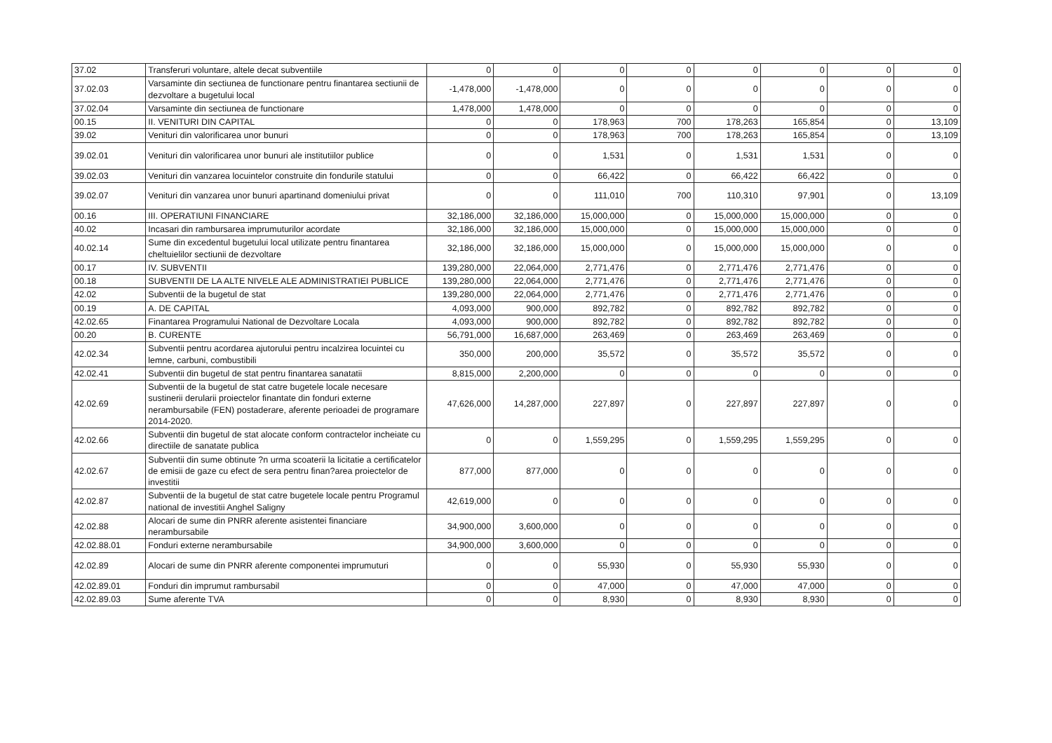| 37.02 | Transferuri voluntare, altele decat subventiile | 0 | 0 | 0 | 0 | 0 | 0 | 0 | 0 |
| 37.02.03 | Varsaminte din sectiunea de functionare pentru finantarea sectiunii de dezvoltare a bugetului local | -1,478,000 | -1,478,000 | 0 | 0 | 0 | 0 | 0 | 0 |
| 37.02.04 | Varsaminte din sectiunea de functionare | 1,478,000 | 1,478,000 | 0 | 0 | 0 | 0 | 0 | 0 |
| 00.15 | II. VENITURI DIN CAPITAL | 0 | 0 | 178,963 | 700 | 178,263 | 165,854 | 0 | 13,109 |
| 39.02 | Venituri din valorificarea unor bunuri | 0 | 0 | 178,963 | 700 | 178,263 | 165,854 | 0 | 13,109 |
| 39.02.01 | Venituri din valorificarea unor bunuri ale institutiilor publice | 0 | 0 | 1,531 | 0 | 1,531 | 1,531 | 0 | 0 |
| 39.02.03 | Venituri din vanzarea locuintelor construite din fondurile statului | 0 | 0 | 66,422 | 0 | 66,422 | 66,422 | 0 | 0 |
| 39.02.07 | Venituri din vanzarea unor bunuri apartinand domeniului privat | 0 | 0 | 111,010 | 700 | 110,310 | 97,901 | 0 | 13,109 |
| 00.16 | III. OPERATIUNI FINANCIARE | 32,186,000 | 32,186,000 | 15,000,000 | 0 | 15,000,000 | 15,000,000 | 0 | 0 |
| 40.02 | Incasari din rambursarea imprumuturilor acordate | 32,186,000 | 32,186,000 | 15,000,000 | 0 | 15,000,000 | 15,000,000 | 0 | 0 |
| 40.02.14 | Sume din excedentul bugetului local utilizate pentru finantarea cheltuielilor sectiunii de dezvoltare | 32,186,000 | 32,186,000 | 15,000,000 | 0 | 15,000,000 | 15,000,000 | 0 | 0 |
| 00.17 | IV. SUBVENTII | 139,280,000 | 22,064,000 | 2,771,476 | 0 | 2,771,476 | 2,771,476 | 0 | 0 |
| 00.18 | SUBVENTII DE LA ALTE NIVELE ALE ADMINISTRATIEI PUBLICE | 139,280,000 | 22,064,000 | 2,771,476 | 0 | 2,771,476 | 2,771,476 | 0 | 0 |
| 42.02 | Subventii de la bugetul de stat | 139,280,000 | 22,064,000 | 2,771,476 | 0 | 2,771,476 | 2,771,476 | 0 | 0 |
| 00.19 | A. DE CAPITAL | 4,093,000 | 900,000 | 892,782 | 0 | 892,782 | 892,782 | 0 | 0 |
| 42.02.65 | Finantarea Programului National de Dezvoltare Locala | 4,093,000 | 900,000 | 892,782 | 0 | 892,782 | 892,782 | 0 | 0 |
| 00.20 | B. CURENTE | 56,791,000 | 16,687,000 | 263,469 | 0 | 263,469 | 263,469 | 0 | 0 |
| 42.02.34 | Subventii pentru acordarea ajutorului pentru incalzirea locuintei cu lemne, carbuni, combustibili | 350,000 | 200,000 | 35,572 | 0 | 35,572 | 35,572 | 0 | 0 |
| 42.02.41 | Subventii din bugetul de stat pentru finantarea sanatatii | 8,815,000 | 2,200,000 | 0 | 0 | 0 | 0 | 0 | 0 |
| 42.02.69 | Subventii de la bugetul de stat catre bugetele locale necesare sustinerii derularii proiectelor finantate din fonduri externe nerambursabile (FEN) postaderare, aferente perioadei de programare 2014-2020. | 47,626,000 | 14,287,000 | 227,897 | 0 | 227,897 | 227,897 | 0 | 0 |
| 42.02.66 | Subventii din bugetul de stat alocate conform contractelor incheiate cu directiile de sanatate publica | 0 | 0 | 1,559,295 | 0 | 1,559,295 | 1,559,295 | 0 | 0 |
| 42.02.67 | Subventii din sume obtinute ?n urma scoaterii la licitatie a certificatelor de emisii de gaze cu efect de sera pentru finan?area proiectelor de investitii | 877,000 | 877,000 | 0 | 0 | 0 | 0 | 0 | 0 |
| 42.02.87 | Subventii de la bugetul de stat catre bugetele locale pentru Programul national de investitii Anghel Saligny | 42,619,000 | 0 | 0 | 0 | 0 | 0 | 0 | 0 |
| 42.02.88 | Alocari de sume din PNRR aferente asistentei financiare nerambursabile | 34,900,000 | 3,600,000 | 0 | 0 | 0 | 0 | 0 | 0 |
| 42.02.88.01 | Fonduri externe nerambursabile | 34,900,000 | 3,600,000 | 0 | 0 | 0 | 0 | 0 | 0 |
| 42.02.89 | Alocari de sume din PNRR aferente componentei imprumuturi | 0 | 0 | 55,930 | 0 | 55,930 | 55,930 | 0 | 0 |
| 42.02.89.01 | Fonduri din imprumut rambursabil | 0 | 0 | 47,000 | 0 | 47,000 | 47,000 | 0 | 0 |
| 42.02.89.03 | Sume aferente TVA | 0 | 0 | 8,930 | 0 | 8,930 | 8,930 | 0 | 0 |